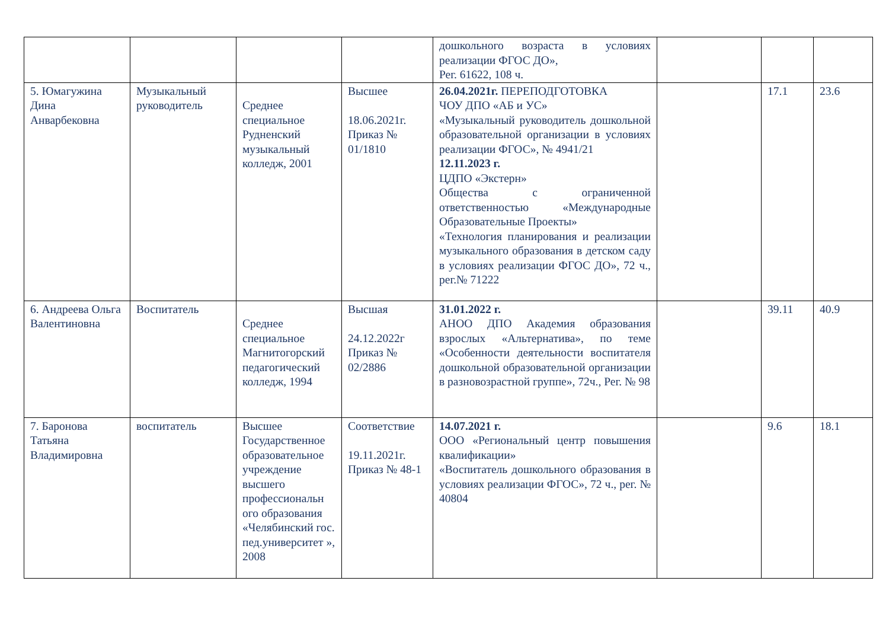| | | | | дошкольного возраста в условиях реализации ФГОС ДО», Рег. 61622, 108 ч. | | | |
| 5. Юмагужина Дина Анварбековна | Музыкальный руководитель | Среднее специальное Рудненский музыкальный колледж, 2001 | Высшее 18.06.2021г. Приказ № 01/1810 | 26.04.2021г. ПЕРЕПОДГОТОВКА ЧОУ ДПО «АБ и УС» «Музыкальный руководитель дошкольной образовательной организации в условиях реализации ФГОС», № 4941/21 12.11.2023 г. ЦДПО «Экстерн» Общества с ограниченной ответственностью «Международные Образовательные Проекты» «Технология планирования и реализации музыкального образования в детском саду в условиях реализации ФГОС ДО», 72 ч., рег.№ 71222 | | 17.1 | 23.6 |
| 6. Андреева Ольга Валентиновна | Воспитатель | Среднее специальное Магнитогорский педагогический колледж, 1994 | Высшая 24.12.2022г Приказ № 02/2886 | 31.01.2022 г. АНОО ДПО Академия образования взрослых «Альтернатива», по теме «Особенности деятельности воспитателя дошкольной образовательной организации в разновозрастной группе», 72ч., Рег. № 98 | | 39.11 | 40.9 |
| 7. Баронова Татьяна Владимировна | воспитатель | Высшее Государственное образовательное учреждение высшего профессиональн ого образования «Челябинский гос. пед.университет », 2008 | Соответствие 19.11.2021г. Приказ № 48-1 | 14.07.2021 г. ООО «Региональный центр повышения квалификации» «Воспитатель дошкольного образования в условиях реализации ФГОС», 72 ч., рег. № 40804 | | 9.6 | 18.1 |